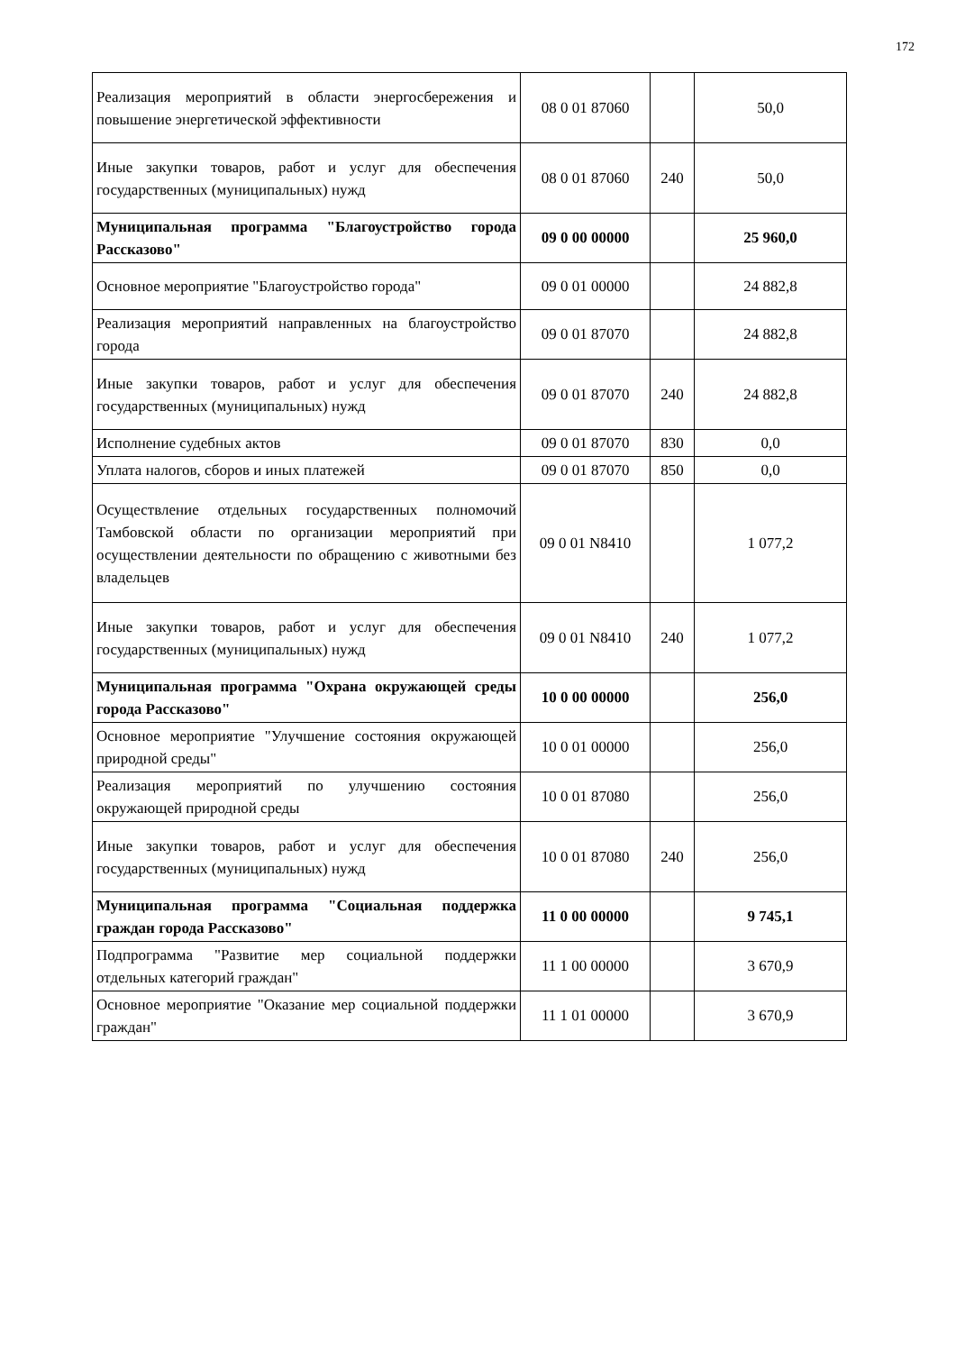172
| Реализация мероприятий в области энергосбережения и повышение энергетической эффективности | 08 0 01 87060 | | 50,0 |
| Иные закупки товаров, работ и услуг для обеспечения государственных (муниципальных) нужд | 08 0 01 87060 | 240 | 50,0 |
| Муниципальная программа "Благоустройство города Рассказово" | 09 0 00 00000 | | 25 960,0 |
| Основное мероприятие "Благоустройство города" | 09 0 01 00000 | | 24 882,8 |
| Реализация мероприятий направленных на благоустройство города | 09 0 01 87070 | | 24 882,8 |
| Иные закупки товаров, работ и услуг для обеспечения государственных (муниципальных) нужд | 09 0 01 87070 | 240 | 24 882,8 |
| Исполнение судебных актов | 09 0 01 87070 | 830 | 0,0 |
| Уплата налогов, сборов и иных платежей | 09 0 01 87070 | 850 | 0,0 |
| Осуществление отдельных государственных полномочий Тамбовской области по организации мероприятий при осуществлении деятельности по обращению с животными без владельцев | 09 0 01 N8410 | | 1 077,2 |
| Иные закупки товаров, работ и услуг для обеспечения государственных (муниципальных) нужд | 09 0 01 N8410 | 240 | 1 077,2 |
| Муниципальная программа "Охрана окружающей среды города Рассказово" | 10 0 00 00000 | | 256,0 |
| Основное мероприятие "Улучшение состояния окружающей природной среды" | 10 0 01 00000 | | 256,0 |
| Реализация мероприятий по улучшению состояния окружающей природной среды | 10 0 01 87080 | | 256,0 |
| Иные закупки товаров, работ и услуг для обеспечения государственных (муниципальных) нужд | 10 0 01 87080 | 240 | 256,0 |
| Муниципальная программа "Социальная поддержка граждан города Рассказово" | 11 0 00 00000 | | 9 745,1 |
| Подпрограмма "Развитие мер социальной поддержки отдельных категорий граждан" | 11 1 00 00000 | | 3 670,9 |
| Основное мероприятие "Оказание мер социальной поддержки граждан" | 11 1 01 00000 | | 3 670,9 |